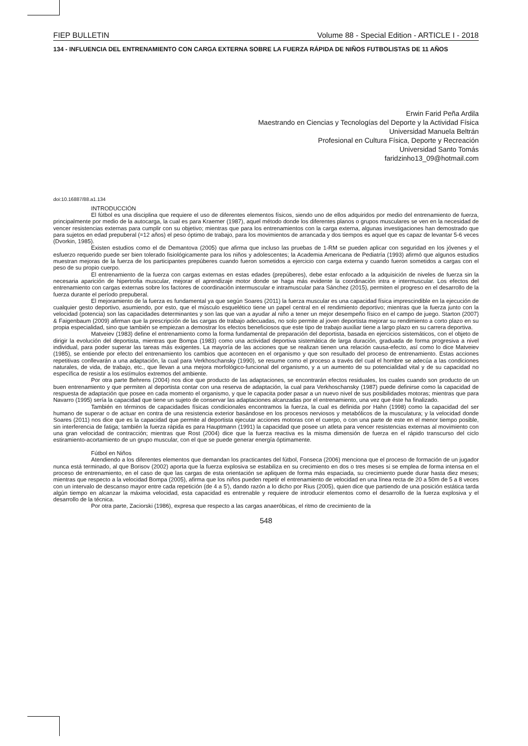FIEP BULLETIN Volume 88 - Special Edition - ARTICLE I - 2018
134 - INFLUENCIA DEL ENTRENAMIENTO CON CARGA EXTERNA SOBRE LA FUERZA RÁPIDA DE NIÑOS FUTBOLISTAS DE 11 AÑOS
Erwin Farid Peña Ardila
Maestrando en Ciencias y Tecnologías del Deporte y la Actividad Física
Universidad Manuela Beltrán
Profesional en Cultura Física, Deporte y Recreación
Universidad Santo Tomás
faridzinho13_09@hotmail.com
doi:10.16887/88.a1.134
INTRODUCCIÓN
El fútbol es una disciplina que requiere el uso de diferentes elementos físicos, siendo uno de ellos adquiridos por medio del entrenamiento de fuerza, principalmente por medio de la autocarga, la cual es para Kraemer (1987), aquel método donde los diferentes planos o grupos musculares se ven en la necesidad de vencer resistencias externas para cumplir con su objetivo; mientras que para los entrenamientos con la carga externa, algunas investigaciones han demostrado que para sujetos en edad prepuberal (=12 años) el peso óptimo de trabajo, para los movimientos de arrancada y dos tiempos es aquel que es capaz de levantar 5-6 veces (Dvorkin, 1985).
Existen estudios como el de Demantova (2005) que afirma que incluso las pruebas de 1-RM se pueden aplicar con seguridad en los jóvenes y el esfuerzo requerido puede ser bien tolerado fisiológicamente para los niños y adolescentes; la Academia Americana de Pediatría (1993) afirmó que algunos estudios muestran mejoras de la fuerza de los participantes prepúberes cuando fueron sometidos a ejercicio con carga externa y cuando fueron sometidos a cargas con el peso de su propio cuerpo.
El entrenamiento de la fuerza con cargas externas en estas edades (prepúberes), debe estar enfocado a la adquisición de niveles de fuerza sin la necesaria aparición de hipertrofia muscular, mejorar el aprendizaje motor donde se haga más evidente la coordinación intra e intermuscular. Los efectos del entrenamiento con cargas externas sobre los factores de coordinación intermuscular e intramuscular para Sánchez (2015), permiten el progreso en el desarrollo de la fuerza durante el período prepuberal.
El mejoramiento de la fuerza es fundamental ya que según Soares (2011) la fuerza muscular es una capacidad física imprescindible en la ejecución de cualquier gesto deportivo, asumiendo, por esto, que el músculo esquelético tiene un papel central en el rendimiento deportivo; mientras que la fuerza junto con la velocidad (potencia) son las capacidades determinantes y son las que van a ayudar al niño a tener un mejor desempeño físico en el campo de juego. Starton (2007) & Faigenbaum (2009) afirman que la prescripción de las cargas de trabajo adecuadas, no solo permite al joven deportista mejorar su rendimiento a corto plazo en su propia especialidad, sino que también se empiezan a demostrar los efectos beneficiosos que este tipo de trabajo auxiliar tiene a largo plazo en su carrera deportiva.
Matveiev (1983) define el entrenamiento como la forma fundamental de preparación del deportista, basada en ejercicios sistemáticos, con el objeto de dirigir la evolución del deportista, mientras que Bompa (1983) como una actividad deportiva sistemática de larga duración, graduada de forma progresiva a nivel individual, para poder superar las tareas más exigentes. La mayoría de las acciones que se realizan tienen una relación causa-efecto, así como lo dice Matveiev (1985), se entiende por efecto del entrenamiento los cambios que acontecen en el organismo y que son resultado del proceso de entrenamiento. Estas acciones repetitivas conllevarán a una adaptación, la cual para Verkhoschansky (1990), se resume como el proceso a través del cual el hombre se adecúa a las condiciones naturales, de vida, de trabajo, etc., que llevan a una mejora morfológico-funcional del organismo, y a un aumento de su potencialidad vital y de su capacidad no específica de resistir a los estímulos extremos del ambiente.
Por otra parte Behrens (2004) nos dice que producto de las adaptaciones, se encontrarán efectos residuales, los cuales cuando son producto de un buen entrenamiento y que permiten al deportista contar con una reserva de adaptación, la cual para Verkhoschansky (1987) puede definirse como la capacidad de respuesta de adaptación que posee en cada momento el organismo, y que le capacita poder pasar a un nuevo nivel de sus posibilidades motoras; mientras que para Navarro (1995) sería la capacidad que tiene un sujeto de conservar las adaptaciones alcanzadas por el entrenamiento, una vez que éste ha finalizado.
También en términos de capacidades físicas condicionales encontramos la fuerza, la cual es definida por Hahn (1998) como la capacidad del ser humano de superar o de actuar en contra de una resistencia exterior basándose en los procesos nerviosos y metabólicos de la musculatura; y la velocidad donde Soares (2011) nos dice que es la capacidad que permite al deportista ejecutar acciones motoras con el cuerpo, o con una parte de este en el menor tiempo posible, sin interferencia de fatiga; también la fuerza rápida es para Hauptmann (1991) la capacidad que posee un atleta para vencer resistencias externas al movimiento con una gran velocidad de contracción; mientras que Rost (2004) dice que la fuerza reactiva es la misma dimensión de fuerza en el rápido transcurso del ciclo estiramiento-acortamiento de un grupo muscular, con el que se puede generar energía óptimamente.
Fútbol en Niños
Atendiendo a los diferentes elementos que demandan los practicantes del fútbol, Fonseca (2006) menciona que el proceso de formación de un jugador nunca está terminado, al que Borisov (2002) aporta que la fuerza explosiva se estabiliza en su crecimiento en dos o tres meses si se emplea de forma intensa en el proceso de entrenamiento, en el caso de que las cargas de esta orientación se apliquen de forma más espaciada, su crecimiento puede durar hasta diez meses; mientras que respecto a la velocidad Bompa (2005), afirma que los niños pueden repetir el entrenamiento de velocidad en una línea recta de 20 a 50m de 5 a 8 veces con un intervalo de descanso mayor entre cada repetición (de 4 a 5'), dando razón a lo dicho por Rius (2005), quien dice que partiendo de una posición estática tarda algún tiempo en alcanzar la máxima velocidad, esta capacidad es entrenable y requiere de introducir elementos como el desarrollo de la fuerza explosiva y el desarrollo de la técnica.
Por otra parte, Zaciorski (1986), expresa que respecto a las cargas anaeróbicas, el ritmo de crecimiento de la
548